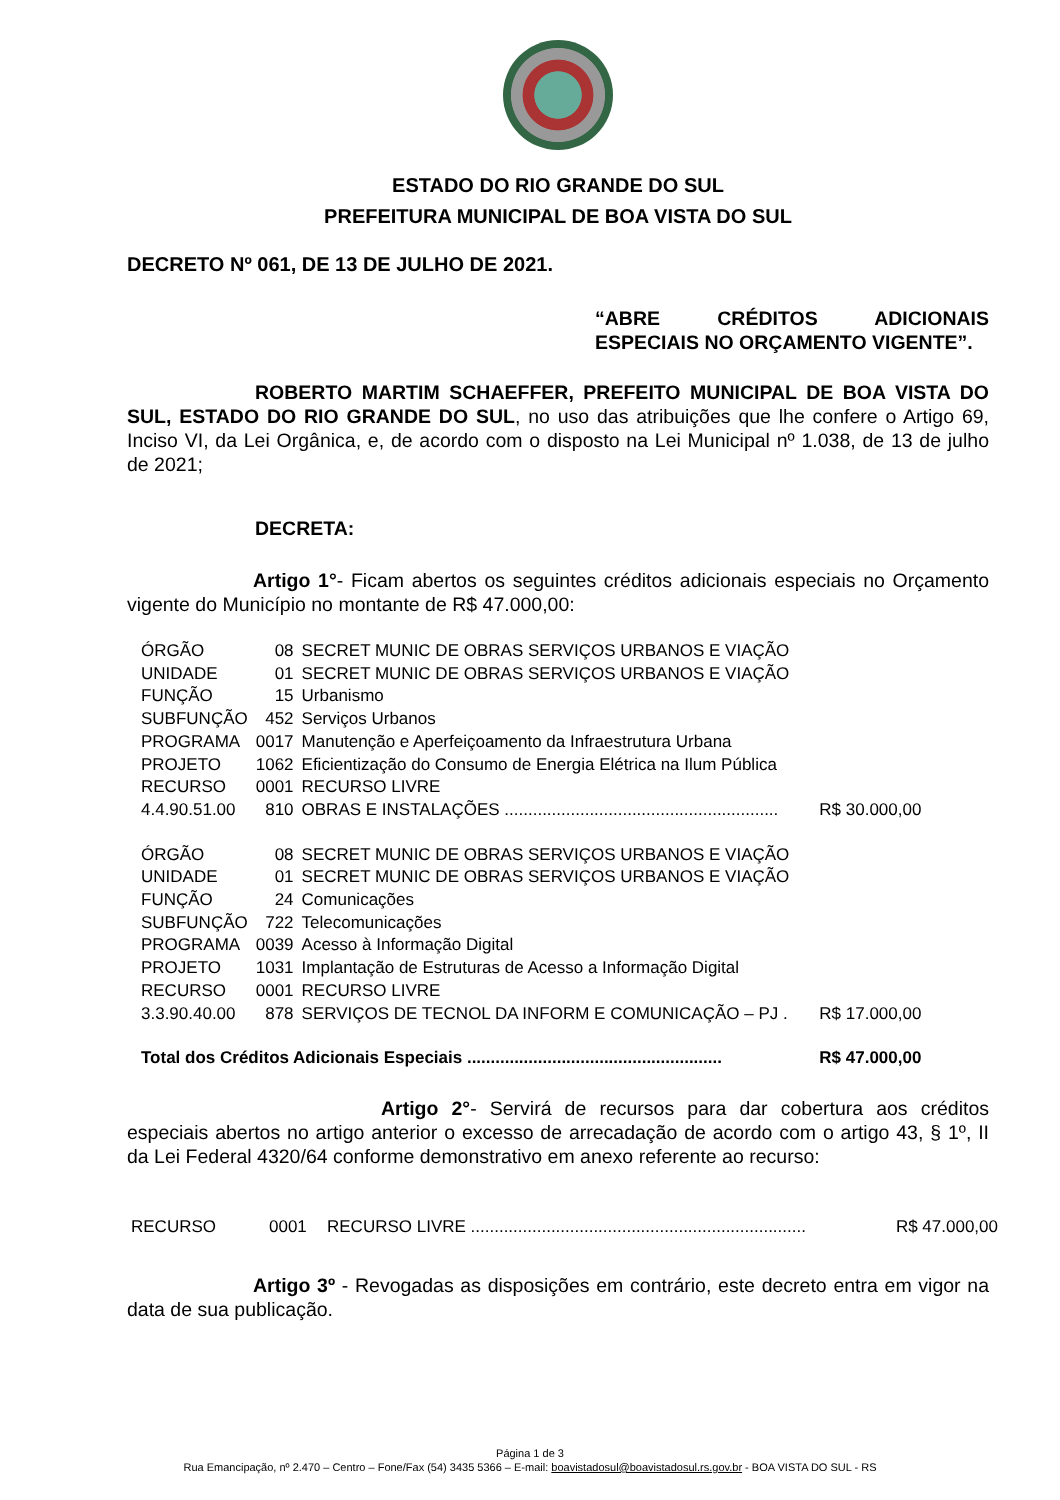ESTADO DO RIO GRANDE DO SUL
PREFEITURA MUNICIPAL DE BOA VISTA DO SUL
DECRETO Nº 061, DE 13 DE JULHO DE 2021.
“ABRE CRÉDITOS ADICIONAIS ESPECIAIS NO ORÇAMENTO VIGENTE”.
ROBERTO MARTIM SCHAEFFER, PREFEITO MUNICIPAL DE BOA VISTA DO SUL, ESTADO DO RIO GRANDE DO SUL, no uso das atribuições que lhe confere o Artigo 69, Inciso VI, da Lei Orgânica, e, de acordo com o disposto na Lei Municipal nº 1.038, de 13 de julho de 2021;
DECRETA:
Artigo 1°- Ficam abertos os seguintes créditos adicionais especiais no Orçamento vigente do Município no montante de R$ 47.000,00:
| ÓRGÃO | 08 | SECRET MUNIC DE OBRAS SERVIÇOS URBANOS E VIAÇÃO | |
| UNIDADE | 01 | SECRET MUNIC DE OBRAS SERVIÇOS URBANOS E VIAÇÃO | |
| FUNÇÃO | 15 | Urbanismo | |
| SUBFUNÇÃO | 452 | Serviços Urbanos | |
| PROGRAMA | 0017 | Manutenção e Aperfeiçoamento da Infraestrutura Urbana | |
| PROJETO | 1062 | Eficientização do Consumo de Energia Elétrica na Ilum Pública | |
| RECURSO | 0001 | RECURSO LIVRE | |
| 4.4.90.51.00 | 810 | OBRAS E INSTALAÇÕES .......................................................... | R$ 30.000,00 |
| ÓRGÃO | 08 | SECRET MUNIC DE OBRAS SERVIÇOS URBANOS E VIAÇÃO | |
| UNIDADE | 01 | SECRET MUNIC DE OBRAS SERVIÇOS URBANOS E VIAÇÃO | |
| FUNÇÃO | 24 | Comunicações | |
| SUBFUNÇÃO | 722 | Telecomunicações | |
| PROGRAMA | 0039 | Acesso à Informação Digital | |
| PROJETO | 1031 | Implantação de Estruturas de Acesso a Informação Digital | |
| RECURSO | 0001 | RECURSO LIVRE | |
| 3.3.90.40.00 | 878 | SERVIÇOS DE TECNOL DA INFORM E COMUNICAÇÃO – PJ . | R$ 17.000,00 |
| Total dos Créditos Adicionais Especiais ...................................................... | | | R$ 47.000,00 |
Artigo 2°- Servirá de recursos para dar cobertura aos créditos especiais abertos no artigo anterior o excesso de arrecadação de acordo com o artigo 43, § 1º, II da Lei Federal 4320/64 conforme demonstrativo em anexo referente ao recurso:
| RECURSO | 0001 | RECURSO LIVRE ....................................................................... | R$ 47.000,00 |
Artigo 3º - Revogadas as disposições em contrário, este decreto entra em vigor na data de sua publicação.
Página 1 de 3
Rua Emancipação, nº 2.470 – Centro – Fone/Fax (54) 3435 5366 – E-mail: boavistadosul@boavistadosul.rs.gov.br - BOA VISTA DO SUL - RS